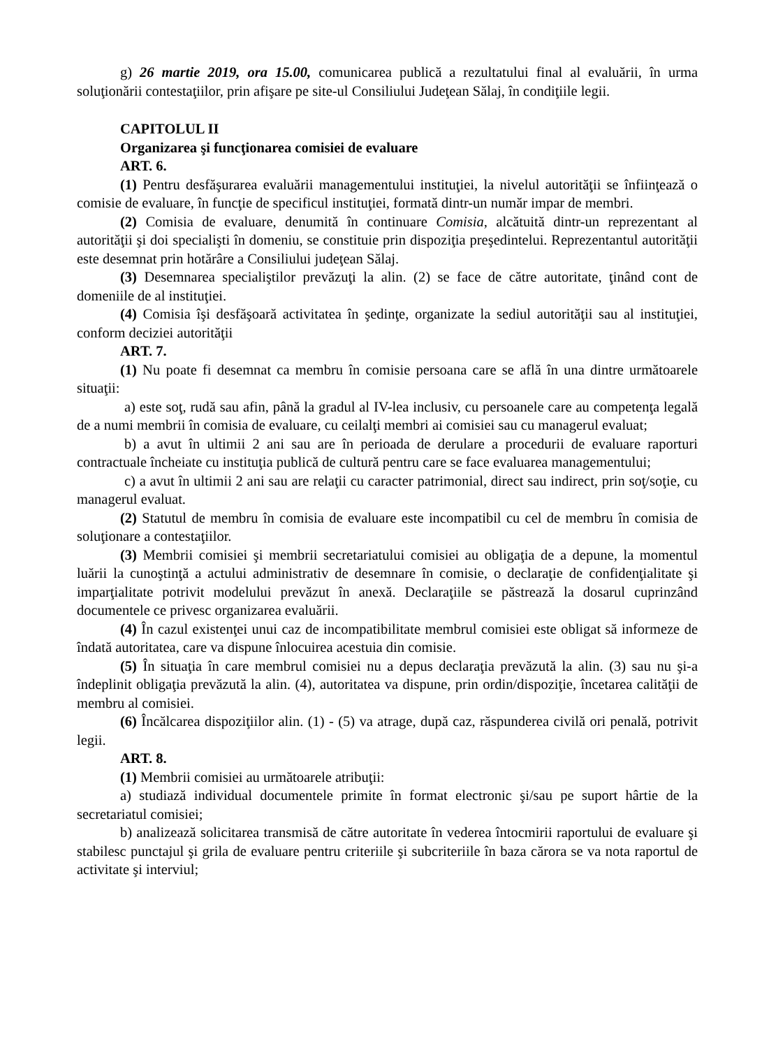g) 26 martie 2019, ora 15.00, comunicarea publică a rezultatului final al evaluării, în urma soluţionării contestaţiilor, prin afişare pe site-ul Consiliului Judeţean Sălaj, în condiţiile legii.
CAPITOLUL II
Organizarea şi funcţionarea comisiei de evaluare
ART. 6.
(1) Pentru desfăşurarea evaluării managementului instituţiei, la nivelul autorităţii se înfiinţează o comisie de evaluare, în funcţie de specificul instituţiei, formată dintr-un număr impar de membri.
(2) Comisia de evaluare, denumită în continuare Comisia, alcătuită dintr-un reprezentant al autorităţii şi doi specialişti în domeniu, se constituie prin dispoziţia preşedintelui. Reprezentantul autorităţii este desemnat prin hotărâre a Consiliului judeţean Sălaj.
(3) Desemnarea specialiştilor prevăzuţi la alin. (2) se face de către autoritate, ţinând cont de domeniile de al instituţiei.
(4) Comisia îşi desfăşoară activitatea în şedinţe, organizate la sediul autorităţii sau al instituţiei, conform deciziei autorităţii
ART. 7.
(1) Nu poate fi desemnat ca membru în comisie persoana care se află în una dintre următoarele situaţii:
a) este soţ, rudă sau afin, până la gradul al IV-lea inclusiv, cu persoanele care au competenţa legală de a numi membrii în comisia de evaluare, cu ceilalţi membri ai comisiei sau cu managerul evaluat;
b) a avut în ultimii 2 ani sau are în perioada de derulare a procedurii de evaluare raporturi contractuale încheiate cu instituţia publică de cultură pentru care se face evaluarea managementului;
c) a avut în ultimii 2 ani sau are relaţii cu caracter patrimonial, direct sau indirect, prin soţ/soţie, cu managerul evaluat.
(2) Statutul de membru în comisia de evaluare este incompatibil cu cel de membru în comisia de soluţionare a contestaţiilor.
(3) Membrii comisiei şi membrii secretariatului comisiei au obligaţia de a depune, la momentul luării la cunoştinţă a actului administrativ de desemnare în comisie, o declaraţie de confidenţialitate şi imparţialitate potrivit modelului prevăzut în anexă. Declaraţiile se păstrează la dosarul cuprinzând documentele ce privesc organizarea evaluării.
(4) În cazul existenţei unui caz de incompatibilitate membrul comisiei este obligat să informeze de îndată autoritatea, care va dispune înlocuirea acestuia din comisie.
(5) În situaţia în care membrul comisiei nu a depus declaraţia prevăzută la alin. (3) sau nu şi-a îndeplinit obligaţia prevăzută la alin. (4), autoritatea va dispune, prin ordin/dispoziţie, încetarea calităţii de membru al comisiei.
(6) Încălcarea dispoziţiilor alin. (1) - (5) va atrage, după caz, răspunderea civilă ori penală, potrivit legii.
ART. 8.
(1) Membrii comisiei au următoarele atribuţii:
a) studiază individual documentele primite în format electronic şi/sau pe suport hârtie de la secretariatul comisiei;
b) analizează solicitarea transmisă de către autoritate în vederea întocmirii raportului de evaluare şi stabilesc punctajul şi grila de evaluare pentru criteriile şi subcriteriile în baza cărora se va nota raportul de activitate şi interviul;